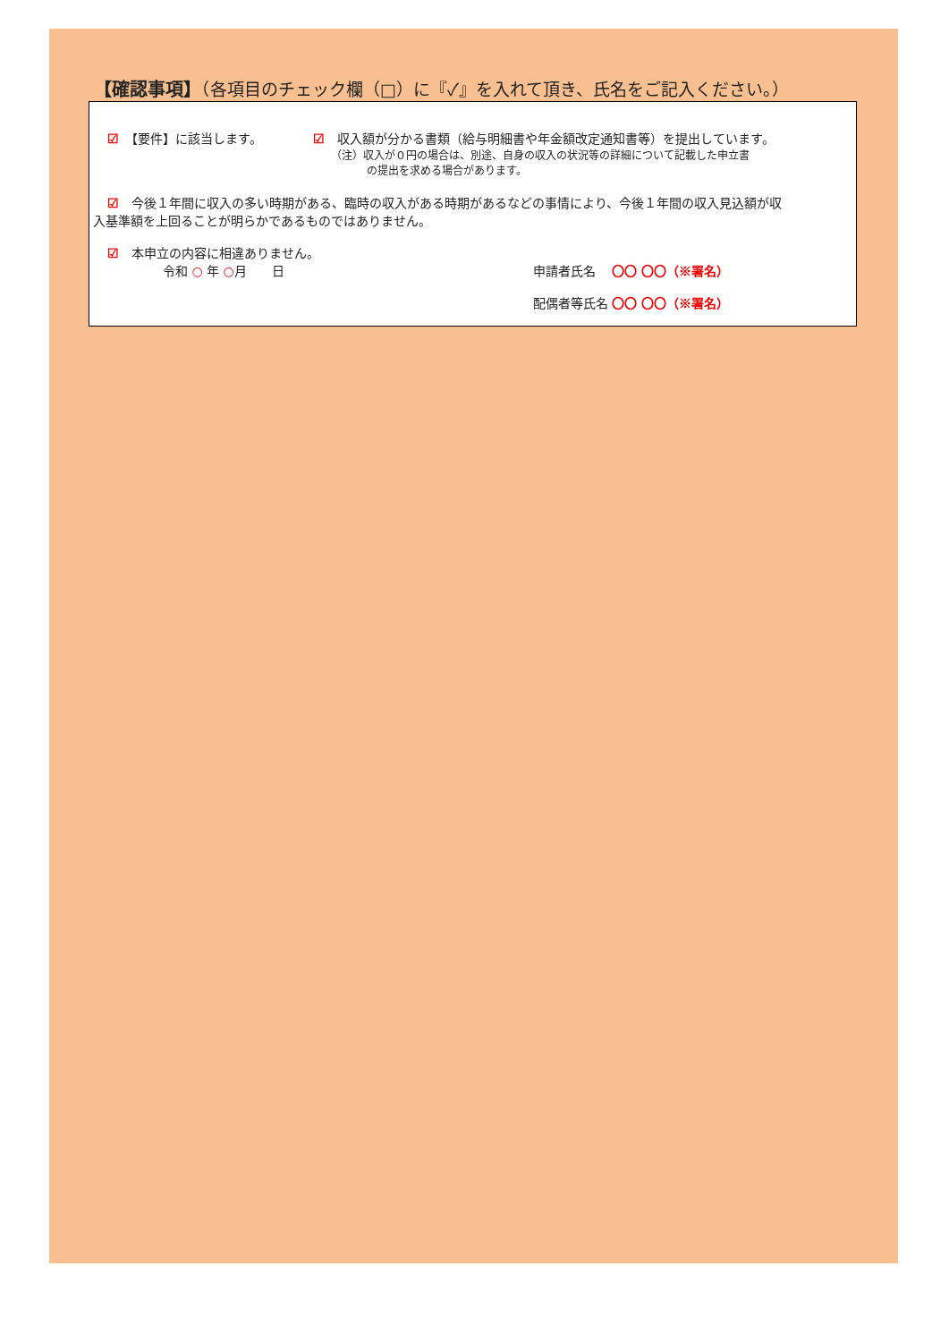【確認事項】（各項目のチェック欄（□）に『✓』を入れて頂き、氏名をご記入ください。）
☑　【要件】に該当します。 ☑　収入額が分かる書類（給与明細書や年金額改定通知書等）を提出しています。
（注）収入が０円の場合は、別途、自身の収入の状況等の詳細について記載した申立書
の提出を求める場合があります。
☑　今後１年間に収入の多い時期がある、臨時の収入がある時期があるなどの事情により、今後１年間の収入見込額が収
入基準額を上回ることが明らかであるものではありません。
☑　本申立の内容に相違ありません。
令和 ○ 年 ○月　　日 申請者氏名　 〇〇 〇〇（※署名）
配偶者等氏名 〇〇 〇〇（※署名）